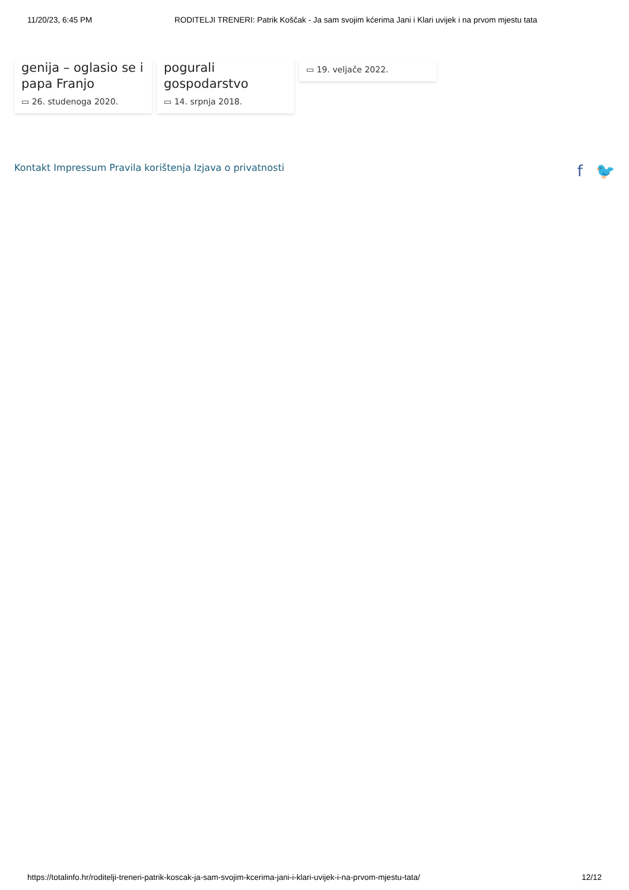11/20/23, 6:45 PM RODITELJI TRENERI: Patrik Koščak - Ja sam svojim kćerima Jani i Klari uvijek i na prvom mjestu tata
genija – oglasio se i papa Franjo
▭ 26. studenoga 2020.
pogurali gospodarstvo
▭ 14. srpnja 2018.
▭ 19. veljače 2022.
Kontakt Impressum Pravila korištenja Izjava o privatnosti
f 🐦
https://totalinfo.hr/roditelji-treneri-patrik-koscak-ja-sam-svojim-kcerima-jani-i-klari-uvijek-i-na-prvom-mjestu-tata/ 12/12